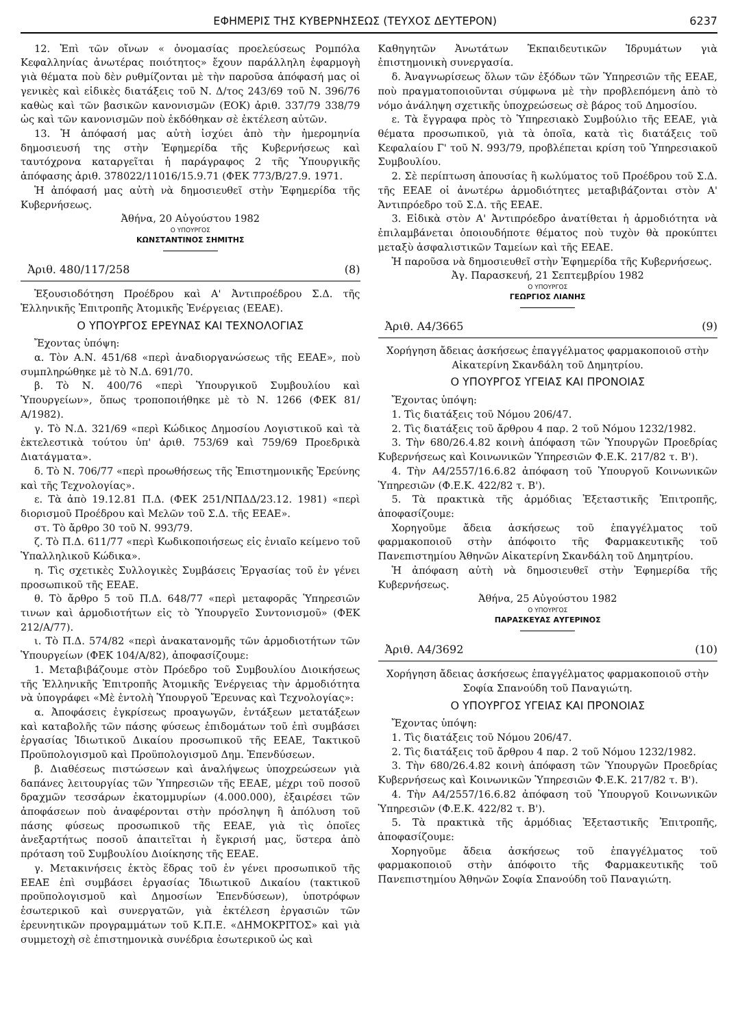ΕΦΗΜΕΡΙΣ ΤΗΣ ΚΥΒΕΡΝΗΣΕΩΣ (ΤΕΥΧΟΣ ΔΕΥΤΕΡΟΝ) 6237
12. Ἐπὶ τῶν οἴνων « ὀνομασίας προελεύσεως Ρομπόλα Κεφαλληνίας ἀνωτέρας ποιότητος» ἔχουν παράλληλη ἐφαρμογὴ γιὰ θέματα ποὺ δὲν ρυθμίζονται μὲ τὴν παροῦσα ἀπόφασή μας οἱ γενικὲς καὶ εἰδικὲς διατάξεις τοῦ Ν. Δ/τος 243/69 τοῦ Ν. 396/76 καθὼς καὶ τῶν βασικῶν κανονισμῶν (ΕΟΚ) ἀριθ. 337/79 338/79 ὡς καὶ τῶν κανονισμῶν ποὺ ἐκδόθηκαν σὲ ἐκτέλεση αὐτῶν.
13. Ἡ ἀπόφασή μας αὐτὴ ἰσχύει ἀπὸ τὴν ἡμερομηνία δημοσιευσή της στὴν Ἐφημερίδα τῆς Κυβερνήσεως καὶ ταυτόχρονα καταργεῖται ἡ παράγραφος 2 τῆς Ὑπουργικῆς ἀπόφασης ἀριθ. 378022/11016/15.9.71 (ΦΕΚ 773/Β/27.9. 1971.
Ἡ ἀπόφασή μας αὐτὴ νὰ δημοσιευθεῖ στὴν Ἐφημερίδα τῆς Κυβερνήσεως.
Ἀθήνα, 20 Αὐγούστου 1982
Ο ΥΠΟΥΡΓΟΣ
ΚΩΝΣΤΑΝΤΙΝΟΣ ΣΗΜΙΤΗΣ
Ἀριθ. 480/117/258 (8)
Ἐξουσιοδότηση Προέδρου καὶ Α' Ἀντιπροέδρου Σ.Δ. τῆς Ἑλληνικῆς Ἐπιτροπῆς Ἀτομικῆς Ἐνέργειας (ΕΕΑΕ).
Ο ΥΠΟΥΡΓΟΣ ΕΡΕΥΝΑΣ ΚΑΙ ΤΕΧΝΟΛΟΓΙΑΣ
Ἔχοντας ὑπόψη:
α. Τὸν Α.Ν. 451/68 «περὶ ἀναδιοργανώσεως τῆς ΕΕΑΕ», ποὺ συμπληρώθηκε μὲ τὸ Ν.Δ. 691/70.
β. Τὸ Ν. 400/76 «περὶ Ὑπουργικοῦ Συμβουλίου καὶ Ὑπουργείων», ὅπως τροποποιήθηκε μὲ τὸ Ν. 1266 (ΦΕΚ 81/Α/1982).
γ. Τὸ Ν.Δ. 321/69 «περὶ Κώδικος Δημοσίου Λογιστικοῦ καὶ τὰ ἐκτελεστικὰ τούτου ὑπ' ἀριθ. 753/69 καὶ 759/69 Προεδρικὰ Διατάγματα».
δ. Τὸ Ν. 706/77 «περὶ προωθήσεως τῆς Ἐπιστημονικῆς Ἐρεύνης καὶ τῆς Τεχνολογίας».
ε. Τὰ ἀπὸ 19.12.81 Π.Δ. (ΦΕΚ 251/ΝΠΔΔ/23.12. 1981) «περὶ διορισμοῦ Προέδρου καὶ Μελῶν τοῦ Σ.Δ. τῆς ΕΕΑΕ».
στ. Τὸ ἄρθρο 30 τοῦ Ν. 993/79.
ζ. Τὸ Π.Δ. 611/77 «περὶ Κωδικοποιήσεως εἰς ἑνιαῖο κείμενο τοῦ Ὑπαλληλικοῦ Κώδικα».
η. Τὶς σχετικὲς Συλλογικὲς Συμβάσεις Ἐργασίας τοῦ ἐν γένει προσωπικοῦ τῆς ΕΕΑΕ.
θ. Τὸ ἄρθρο 5 τοῦ Π.Δ. 648/77 «περὶ μεταφορᾶς Ὑπηρεσιῶν τινων καὶ ἁρμοδιοτήτων εἰς τὸ Ὑπουργεῖο Συντονισμοῦ» (ΦΕΚ 212/Α/77).
ι. Τὸ Π.Δ. 574/82 «περὶ ἀνακατανομῆς τῶν ἁρμοδιοτήτων τῶν Ὑπουργείων (ΦΕΚ 104/Α/82), ἀποφασίζουμε:
1. Μεταβιβάζουμε στὸν Πρόεδρο τοῦ Συμβουλίου Διοικήσεως τῆς Ἑλληνικῆς Ἐπιτροπῆς Ἀτομικῆς Ἐνέργειας τὴν ἁρμοδιότητα νὰ ὑπογράφει «Μὲ ἐντολὴ Ὑπουργοῦ Ἔρευνας καὶ Τεχνολογίας»:
α. Ἀποφάσεις ἐγκρίσεως προαγωγῶν, ἐντάξεων μετατάξεων καὶ καταβολῆς τῶν πάσης φύσεως ἐπιδομάτων τοῦ ἐπὶ συμβάσει ἐργασίας Ἰδιωτικοῦ Δικαίου προσωπικοῦ τῆς ΕΕΑΕ, Τακτικοῦ Προϋπολογισμοῦ καὶ Προϋπολογισμοῦ Δημ. Ἐπενδύσεων.
β. Διαθέσεως πιστώσεων καὶ ἀναλήψεως ὑποχρεώσεων γιὰ δαπάνες λειτουργίας τῶν Ὑπηρεσιῶν τῆς ΕΕΑΕ, μέχρι τοῦ ποσοῦ δραχμῶν τεσσάρων ἑκατομμυρίων (4.000.000), ἐξαιρέσει τῶν ἀποφάσεων ποὺ ἀναφέρονται στὴν πρόσληψη ἢ ἀπόλυση τοῦ πάσης φύσεως προσωπικοῦ τῆς ΕΕΑΕ, γιὰ τὶς ὁποῖες ἀνεξαρτήτως ποσοῦ ἀπαιτεῖται ἡ ἔγκρισή μας, ὕστερα ἀπὸ πρόταση τοῦ Συμβουλίου Διοίκησης τῆς ΕΕΑΕ.
γ. Μετακινήσεις ἐκτὸς ἕδρας τοῦ ἐν γένει προσωπικοῦ τῆς ΕΕΑΕ ἐπὶ συμβάσει ἐργασίας Ἰδιωτικοῦ Δικαίου (τακτικοῦ προϋπολογισμοῦ καὶ Δημοσίων Ἐπενδύσεων), ὑποτρόφων ἐσωτερικοῦ καὶ συνεργατῶν, γιὰ ἐκτέλεση ἐργασιῶν τῶν ἐρευνητικῶν προγραμμάτων τοῦ Κ.Π.Ε. «ΔΗΜΟΚΡΙΤΟΣ» καὶ γιὰ συμμετοχὴ σὲ ἐπιστημονικὰ συνέδρια ἐσωτερικοῦ ὡς καὶ
Καθηγητῶν Ἀνωτάτων Ἐκπαιδευτικῶν Ἱδρυμάτων γιὰ ἐπιστημονικὴ συνεργασία.
δ. Ἀναγνωρίσεως ὅλων τῶν ἐξόδων τῶν Ὑπηρεσιῶν τῆς ΕΕΑΕ, ποὺ πραγματοποιοῦνται σύμφωνα μὲ τὴν προβλεπόμενη ἀπὸ τὸ νόμο ἀνάληψη σχετικῆς ὑποχρεώσεως σὲ βάρος τοῦ Δημοσίου.
ε. Τὰ ἔγγραφα πρὸς τὸ Ὑπηρεσιακὸ Συμβούλιο τῆς ΕΕΑΕ, γιὰ θέματα προσωπικοῦ, γιὰ τὰ ὁποῖα, κατὰ τὶς διατάξεις τοῦ Κεφαλαίου Γ' τοῦ Ν. 993/79, προβλέπεται κρίση τοῦ Ὑπηρεσιακοῦ Συμβουλίου.
2. Σὲ περίπτωση ἀπουσίας ἢ κωλύματος τοῦ Προέδρου τοῦ Σ.Δ. τῆς ΕΕΑΕ οἱ ἀνωτέρω ἁρμοδιότητες μεταβιβάζονται στὸν Α' Ἀντιπρόεδρο τοῦ Σ.Δ. τῆς ΕΕΑΕ.
3. Εἰδικὰ στὸν Α' Ἀντιπρόεδρο ἀνατίθεται ἡ ἁρμοδιότητα νὰ ἐπιλαμβάνεται ὁποιουδήποτε θέματος ποὺ τυχὸν θὰ προκύπτει μεταξὺ ἀσφαλιστικῶν Ταμείων καὶ τῆς ΕΕΑΕ.
Ἡ παροῦσα νὰ δημοσιευθεῖ στὴν Ἐφημερίδα τῆς Κυβερνήσεως.
Ἀγ. Παρασκευή, 21 Σεπτεμβρίου 1982
Ο ΥΠΟΥΡΓΟΣ
ΓΕΩΡΓΙΟΣ ΛΙΑΝΗΣ
Ἀριθ. Α4/3665 (9)
Χορήγηση ἄδειας ἀσκήσεως ἐπαγγέλματος φαρμακοποιοῦ στὴν Αἰκατερίνη Σκανδάλη τοῦ Δημητρίου.
Ο ΥΠΟΥΡΓΟΣ ΥΓΕΙΑΣ ΚΑΙ ΠΡΟΝΟΙΑΣ
Ἔχοντας ὑπόψη:
1. Τὶς διατάξεις τοῦ Νόμου 206/47.
2. Τὶς διατάξεις τοῦ ἄρθρου 4 παρ. 2 τοῦ Νόμου 1232/1982.
3. Τὴν 680/26.4.82 κοινὴ ἀπόφαση τῶν Ὑπουργῶν Προεδρίας Κυβερνήσεως καὶ Κοινωνικῶν Ὑπηρεσιῶν Φ.Ε.Κ. 217/82 τ. Β').
4. Τὴν Α4/2557/16.6.82 ἀπόφαση τοῦ Ὑπουργοῦ Κοινωνικῶν Ὑπηρεσιῶν (Φ.Ε.Κ. 422/82 τ. Β').
5. Τὰ πρακτικὰ τῆς ἁρμόδιας Ἐξεταστικῆς Ἐπιτροπῆς, ἀποφασίζουμε:
Χορηγοῦμε ἄδεια ἀσκήσεως τοῦ ἐπαγγέλματος τοῦ φαρμακοποιοῦ στὴν ἀπόφοιτο τῆς Φαρμακευτικῆς τοῦ Πανεπιστημίου Ἀθηνῶν Αἰκατερίνη Σκανδάλη τοῦ Δημητρίου.
Ἡ ἀπόφαση αὐτὴ νὰ δημοσιευθεῖ στὴν Ἐφημερίδα τῆς Κυβερνήσεως.
Ἀθήνα, 25 Αὐγούστου 1982
Ο ΥΠΟΥΡΓΟΣ
ΠΑΡΑΣΚΕΥΑΣ ΑΥΓΕΡΙΝΟΣ
Ἀριθ. Α4/3692 (10)
Χορήγηση ἄδειας ἀσκήσεως ἐπαγγέλματος φαρμακοποιοῦ στὴν Σοφία Σπανούδη τοῦ Παναγιώτη.
Ο ΥΠΟΥΡΓΟΣ ΥΓΕΙΑΣ ΚΑΙ ΠΡΟΝΟΙΑΣ
Ἔχοντας ὑπόψη:
1. Τὶς διατάξεις τοῦ Νόμου 206/47.
2. Τὶς διατάξεις τοῦ ἄρθρου 4 παρ. 2 τοῦ Νόμου 1232/1982.
3. Τὴν 680/26.4.82 κοινὴ ἀπόφαση τῶν Ὑπουργῶν Προεδρίας Κυβερνήσεως καὶ Κοινωνικῶν Ὑπηρεσιῶν Φ.Ε.Κ. 217/82 τ. Β').
4. Τὴν Α4/2557/16.6.82 ἀπόφαση τοῦ Ὑπουργοῦ Κοινωνικῶν Ὑπηρεσιῶν (Φ.Ε.Κ. 422/82 τ. Β').
5. Τὰ πρακτικὰ τῆς ἁρμόδιας Ἐξεταστικῆς Ἐπιτροπῆς, ἀποφασίζουμε:
Χορηγοῦμε ἄδεια ἀσκήσεως τοῦ ἐπαγγέλματος τοῦ φαρμακοποιοῦ στὴν ἀπόφοιτο τῆς Φαρμακευτικῆς τοῦ Πανεπιστημίου Ἀθηνῶν Σοφία Σπανούδη τοῦ Παναγιώτη.